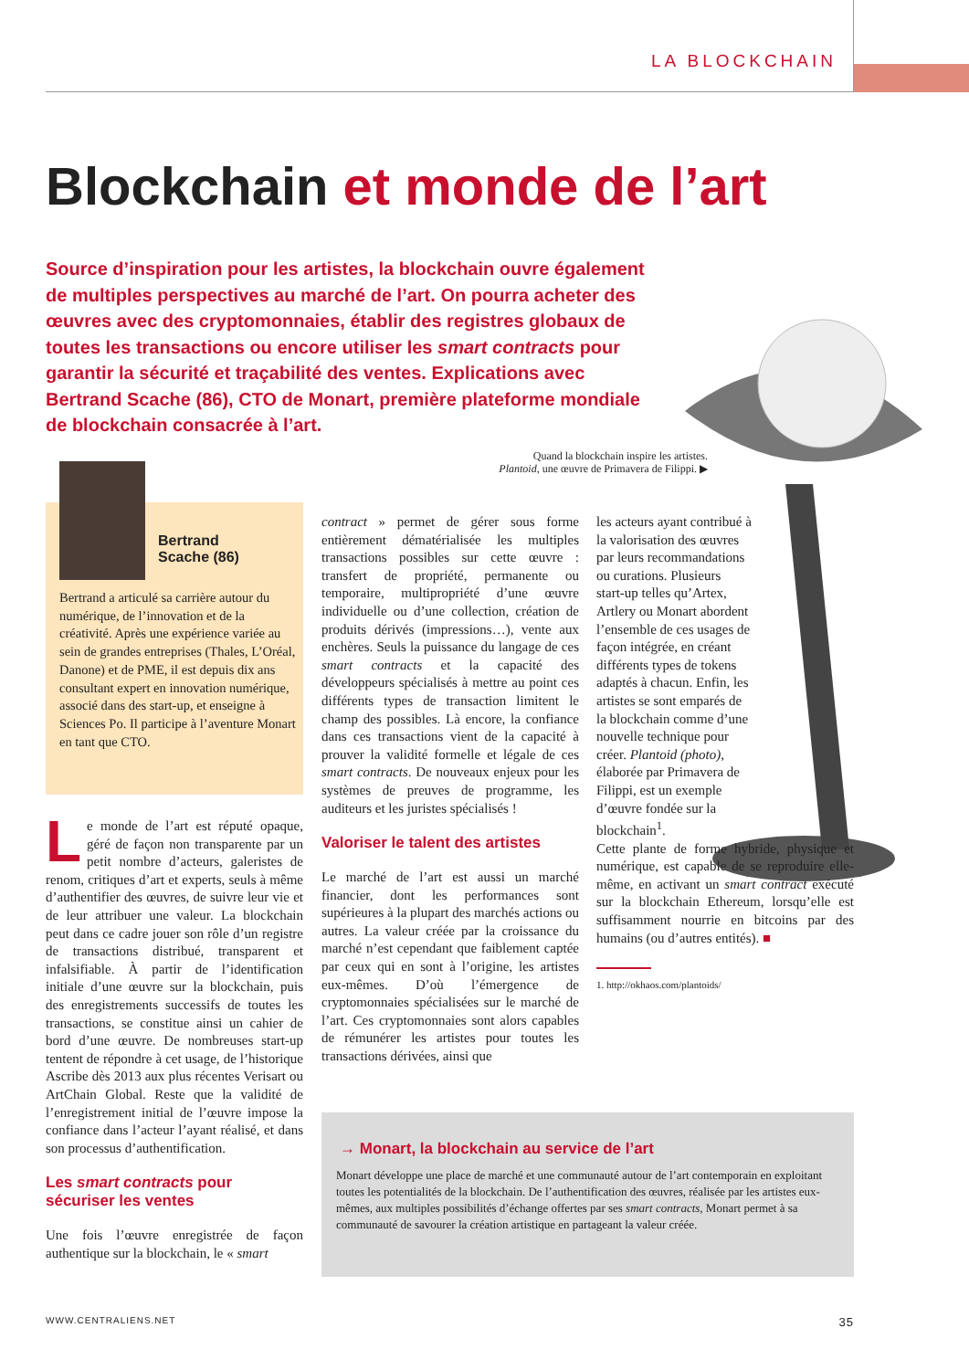LA BLOCKCHAIN
Blockchain et monde de l’art
Source d’inspiration pour les artistes, la blockchain ouvre également de multiples perspectives au marché de l’art. On pourra acheter des œuvres avec des cryptomonnaies, établir des registres globaux de toutes les transactions ou encore utiliser les smart contracts pour garantir la sécurité et traçabilité des ventes. Explications avec Bertrand Scache (86), CTO de Monart, première plateforme mondiale de blockchain consacrée à l’art.
Quand la blockchain inspire les artistes.
Plantoid, une œuvre de Primavera de Filippi. ▶
Bertrand
Scache (86)
Bertrand a articulé sa carrière autour du numérique, de l’innovation et de la créativité. Après une expérience variée au sein de grandes entreprises (Thales, L’Oréal, Danone) et de PME, il est depuis dix ans consultant expert en innovation numérique, associé dans des start-up, et enseigne à Sciences Po. Il participe à l’aventure Monart en tant que CTO.
Le monde de l’art est réputé opaque, géré de façon non transparente par un petit nombre d’acteurs, galeristes de renom, critiques d’art et experts, seuls à même d’authentifier des œuvres, de suivre leur vie et de leur attribuer une valeur. La blockchain peut dans ce cadre jouer son rôle d’un registre de transactions distribué, transparent et infalsifiable. À partir de l’identification initiale d’une œuvre sur la blockchain, puis des enregistrements successifs de toutes les transactions, se constitue ainsi un cahier de bord d’une œuvre. De nombreuses start-up tentent de répondre à cet usage, de l’historique Ascribe dès 2013 aux plus récentes Verisart ou ArtChain Global. Reste que la validité de l’enregistrement initial de l’œuvre impose la confiance dans l’acteur l’ayant réalisé, et dans son processus d’authentification.
Les smart contracts pour sécuriser les ventes
Une fois l’œuvre enregistrée de façon authentique sur la blockchain, le « smart
contract » permet de gérer sous forme entièrement dématérialisée les multiples transactions possibles sur cette œuvre : transfert de propriété, permanente ou temporaire, multipropriété d’une œuvre individuelle ou d’une collection, création de produits dérivés (impressions…), vente aux enchères. Seuls la puissance du langage de ces smart contracts et la capacité des développeurs spécialisés à mettre au point ces différents types de transaction limitent le champ des possibles. Là encore, la confiance dans ces transactions vient de la capacité à prouver la validité formelle et légale de ces smart contracts. De nouveaux enjeux pour les systèmes de preuves de programme, les auditeurs et les juristes spécialisés !
Valoriser le talent des artistes
Le marché de l’art est aussi un marché financier, dont les performances sont supérieures à la plupart des marchés actions ou autres. La valeur créée par la croissance du marché n’est cependant que faiblement captée par ceux qui en sont à l’origine, les artistes eux-mêmes. D’où l’émergence de cryptomonnaies spécialisées sur le marché de l’art. Ces cryptomonnaies sont alors capables de rémunérer les artistes pour toutes les transactions dérivées, ainsi que
les acteurs ayant contribué à la valorisation des œuvres par leurs recommandations ou curations. Plusieurs start-up telles qu’Artex, Artlery ou Monart abordent l’ensemble de ces usages de façon intégrée, en créant différents types de tokens adaptés à chacun. Enfin, les artistes se sont emparés de la blockchain comme d’une nouvelle technique pour créer. Plantoid (photo), élaborée par Primavera de Filippi, est un exemple d’œuvre fondée sur la blockchain<sup>1</sup>.
Cette plante de forme hybride, physique et numérique, est capable de se reproduire elle-même, en activant un smart contract exécuté sur la blockchain Ethereum, lorsqu’elle est suffisamment nourrie en bitcoins par des humains (ou d’autres entités). ■
1. http://okhaos.com/plantoids/
→ Monart, la blockchain au service de l’art
Monart développe une place de marché et une communauté autour de l’art contemporain en exploitant toutes les potentialités de la blockchain. De l’authentification des œuvres, réalisée par les artistes eux-mêmes, aux multiples possibilités d’échange offertes par ses smart contracts, Monart permet à sa communauté de savourer la création artistique en partageant la valeur créée.
WWW.CENTRALIENS.NET 35